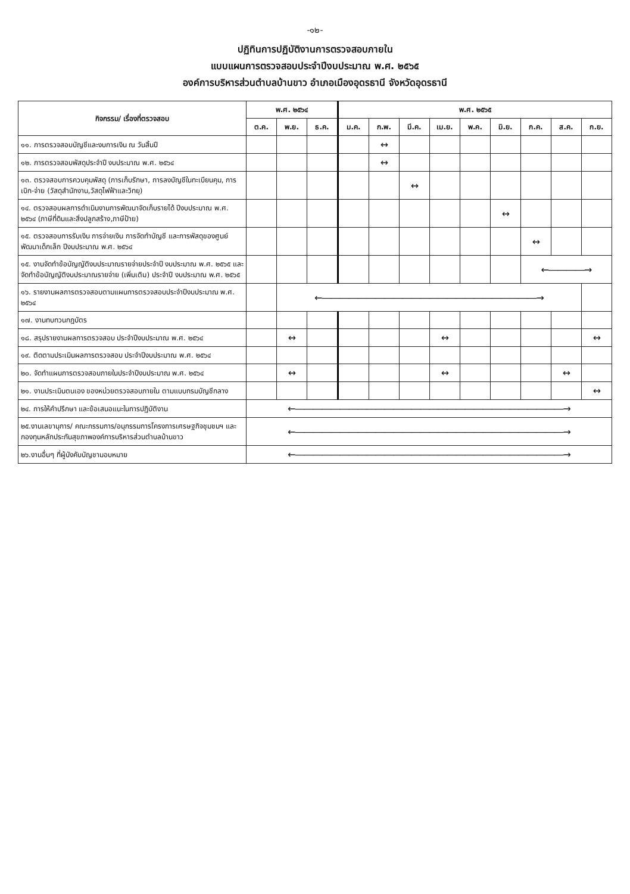-๑๒-
ปฏิทินการปฏิบัติงานการตรวจสอบภายใน
แบบแผนการตรวจสอบประจำปีงบประมาณ พ.ศ. ๒๕๖๕
องค์การบริหารส่วนตำบลบ้านขาว อำเภอเมืองอุดรธานี จังหวัดอุดรธานี
| กิจกรรม/ เรื่องที่ตรวจสอบ | พ.ศ. ๒๕๖๔ | | | พ.ศ. ๒๕๖๕ | | | | | | | | |
| --- | --- | --- | --- | --- | --- | --- | --- | --- | --- | --- | --- | --- |
| | ต.ค. | พ.ย. | ธ.ค. | ม.ค. | ก.พ. | มี.ค. | เม.ย. | พ.ค. | มิ.ย. | ก.ค. | ส.ค. | ก.ย. |
| ๑๑. การตรวจสอบบัญชีและงบการเงิน ณ วันสิ้นปี | | | | | ↔ | | | | | | | |
| ๑๒. การตรวจสอบพัสดุประจำปี งบประมาณ พ.ศ. ๒๕๖๔ | | | | | ↔ | | | | | | | |
| ๑๓. ตรวจสอบการควบคุมพัสดุ (การเก็บรักษา, การลงบัญชีในทะเบียนคุม, การเบิก-จ่าย (วัสดุสำนักงาน,วัสดุไฟฟ้าและวิทยุ) | | | | | | ↔ | | | | | | |
| ๑๔. ตรวจสอบผลการดำเนินงานการพัฒนาจัดเก็บรายได้ ปีงบประมาณ พ.ศ. ๒๕๖๔ (ภาษีที่ดินและสิ่งปลูกสร้าง,ภาษีป้าย) | | | | | | | | | ↔ | | | |
| ๑๕. ตรวจสอบการรับเงิน การจ่ายเงิน การจัดทำบัญชี และการพัสดุของศูนย์พัฒนาเด็กเล็ก ปีงบประมาณ พ.ศ. ๒๕๖๔ | | | | | | | | | | ↔ | | |
| ๑๕. งานจัดทำข้อบัญญัติงบประมาณรายจ่ายประจำปี งบประมาณ พ.ศ. ๒๕๖๕ และจัดทำข้อบัญญัติงบประมาณรายจ่าย (เพิ่มเติม) ประจำปี งบประมาณ พ.ศ. ๒๕๖๕ | | | | | | | | | | ←――――→ | | |
| ๑๖. รายงานผลการตรวจสอบตามแผนการตรวจสอบประจำปีงบประมาณ พ.ศ. ๒๕๖๔ | | ←――――――――――――――――――――――――→ | | | | | | | | | | |
| ๑๗. งานทบทวนกฎบัตร | | | | | | | | | | | | |
| ๑๘. สรุปรายงานผลการตรวจสอบ ประจำปีงบประมาณ พ.ศ. ๒๕๖๔ | | ↔ | | | | | ↔ | | | | | ↔ |
| ๑๙. ติดตามประเมินผลการตรวจสอบ ประจำปีงบประมาณ พ.ศ. ๒๕๖๔ | | | | | | | | | | | | |
| ๒๐. จัดทำแผนการตรวจสอบภายในประจำปีงบประมาณ พ.ศ. ๒๕๖๔ | | ↔ | | | | | ↔ | | | | ↔ | |
| ๒๑. งานประเมินตนเอง ของหน่วยตรวจสอบภายใน ตามแบบกรมบัญชีกลาง | | | | | | | | | | | | ↔ |
| ๒๔. การให้คำปรึกษา และข้อเสนอแนะในการปฏิบัติงาน | ←――――――――――――――――――――――――――――――→ | | | | | | | | | | | |
| ๒๕.งานเลขานุการ/ คณะกรรมการ/อนุกรรมการโครงการเศรษฐกิจชุมชนฯ และกองทุนหลักประกันสุขภาพองค์การบริหารส่วนตำบลบ้านขาว | ←――――――――――――――――――――――――――――――→ | | | | | | | | | | | |
| ๒๖.งานอื่นๆ ที่ผู้บังคับบัญชามอบหมาย | ←――――――――――――――――――――――――――――――→ | | | | | | | | | | | |